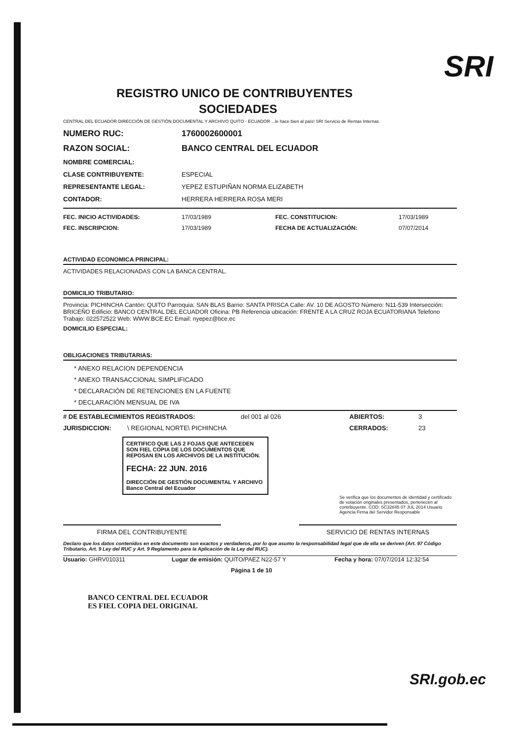SRI
REGISTRO UNICO DE CONTRIBUYENTES
SOCIEDADES
CENTRAL DEL ECUADOR DIRECCIÓN DE GESTIÓN DOCUMENTAL Y ARCHIVO QUITO - ECUADOR ...le hace bien al país! SRI Servicio de Rentas Internas
NUMERO RUC: 1760002600001
RAZON SOCIAL: BANCO CENTRAL DEL ECUADOR
NOMBRE COMERCIAL:
CLASE CONTRIBUYENTE: ESPECIAL
REPRESENTANTE LEGAL: YEPEZ ESTUPIÑAN NORMA ELIZABETH
CONTADOR: HERRERA HERRERA ROSA MERI
FEC. INICIO ACTIVIDADES: 17/03/1989 FEC. CONSTITUCION: 17/03/1989
FEC. INSCRIPCION: 17/03/1989 FECHA DE ACTUALIZACIÓN: 07/07/2014
ACTIVIDAD ECONOMICA PRINCIPAL:
ACTIVIDADES RELACIONADAS CON LA BANCA CENTRAL.
DOMICILIO TRIBUTARIO:
Provincia: PICHINCHA Cantón: QUITO Parroquia: SAN BLAS Barrio: SANTA PRISCA Calle: AV. 10 DE AGOSTO Número: N11-539 Intersección: BRICEÑO Edificio: BANCO CENTRAL DEL ECUADOR Oficina: PB Referencia ubicación: FRENTE A LA CRUZ ROJA ECUATORIANA Telefono Trabajo: 022572522 Web: WWW.BCE.EC Email: nyepez@bce.ec
DOMICILIO ESPECIAL:
OBLIGACIONES TRIBUTARIAS:
* ANEXO RELACION DEPENDENCIA
* ANEXO TRANSACCIONAL SIMPLIFICADO
* DECLARACIÓN DE RETENCIONES EN LA FUENTE
* DECLARACIÓN MENSUAL DE IVA
# DE ESTABLECIMIENTOS REGISTRADOS: del 001 al 026 ABIERTOS: 3
JURISDICCION: \ REGIONAL NORTE\ PICHINCHA CERRADOS: 23
CERTIFICO QUE LAS 2 FOJAS QUE ANTECEDEN SON FIEL COPIA DE LOS DOCUMENTOS QUE REPOSAN EN LOS ARCHIVOS DE LA INSTITUCIÓN.
FECHA: 22 JUN. 2016
DIRECCIÓN DE GESTIÓN DOCUMENTAL Y ARCHIVO
Banco Central del Ecuador
Se verifica que los documentos de identidad y certificado de votación originales presentados, pertenecen al contribuyente. COD: SC32845 07 JUL 2014 Usuario Agencia Firma del Servidor Responsable
FIRMA DEL CONTRIBUYENTE SERVICIO DE RENTAS INTERNAS
Declaro que los datos contenidos en este documento son exactos y verdaderos, por lo que asumo la responsabilidad legal que de ella se deriven (Art. 97 Código Tributario, Art. 9 Ley del RUC y Art. 9 Reglamento para la Aplicación de la Ley del RUC).
Usuario: GHRV010311 Lugar de emisión: QUITO/PAEZ N22-57 Y Fecha y hora: 07/07/2014 12:32:54
Página 1 de 10
BANCO CENTRAL DEL ECUADOR
ES FIEL COPIA DEL ORIGINAL
SRI.gob.ec